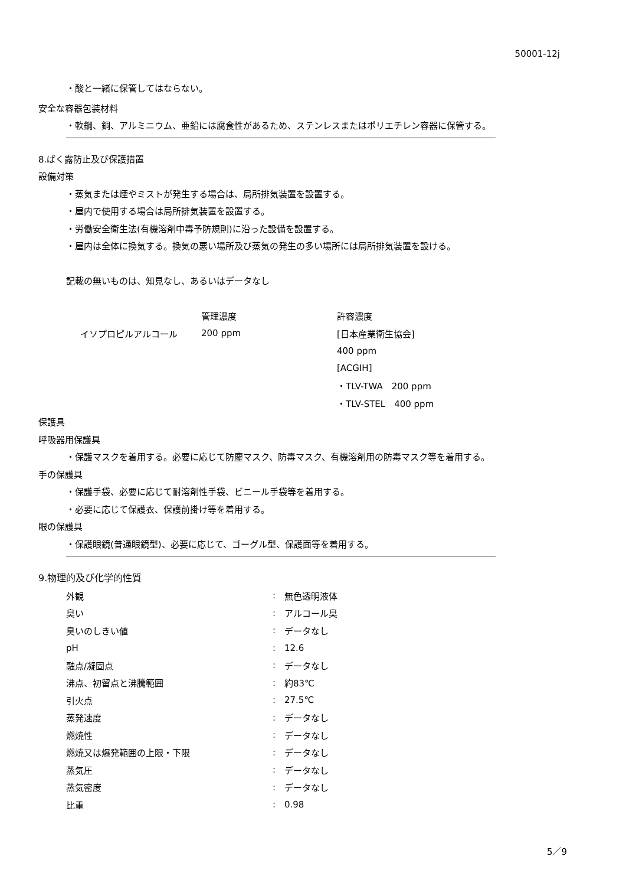50001-12j
・酸と一緒に保管してはならない。
安全な容器包装材料
・軟鋼、銅、アルミニウム、亜鉛には腐食性があるため、ステンレスまたはポリエチレン容器に保管する。
8.ばく露防止及び保護措置
設備対策
・蒸気または煙やミストが発生する場合は、局所排気装置を設置する。
・屋内で使用する場合は局所排気装置を設置する。
・労働安全衛生法(有機溶剤中毒予防規則)に沿った設備を設置する。
・屋内は全体に換気する。換気の悪い場所及び蒸気の発生の多い場所には局所排気装置を設ける。
記載の無いものは、知見なし、あるいはデータなし
| | 管理濃度 | 許容濃度 |
| イソプロピルアルコール | 200 ppm | [日本産業衛生協会] |
| | | 400 ppm |
| | | [ACGIH] |
| | | ・TLV-TWA 200 ppm |
| | | ・TLV-STEL 400 ppm |
保護具
呼吸器用保護具
・保護マスクを着用する。必要に応じて防塵マスク、防毒マスク、有機溶剤用の防毒マスク等を着用する。
手の保護具
・保護手袋、必要に応じて耐溶剤性手袋、ビニール手袋等を着用する。
・必要に応じて保護衣、保護前掛け等を着用する。
眼の保護具
・保護眼鏡(普通眼鏡型)、必要に応じて、ゴーグル型、保護面等を着用する。
9.物理的及び化学的性質
| 外観 | : | 無色透明液体 |
| 臭い | : | アルコール臭 |
| 臭いのしきい値 | : | データなし |
| pH | : | 12.6 |
| 融点/凝固点 | : | データなし |
| 沸点、初留点と沸騰範囲 | : | 約83℃ |
| 引火点 | : | 27.5℃ |
| 蒸発速度 | : | データなし |
| 燃焼性 | : | データなし |
| 燃焼又は爆発範囲の上限・下限 | : | データなし |
| 蒸気圧 | : | データなし |
| 蒸気密度 | : | データなし |
| 比重 | : | 0.98 |
5／9